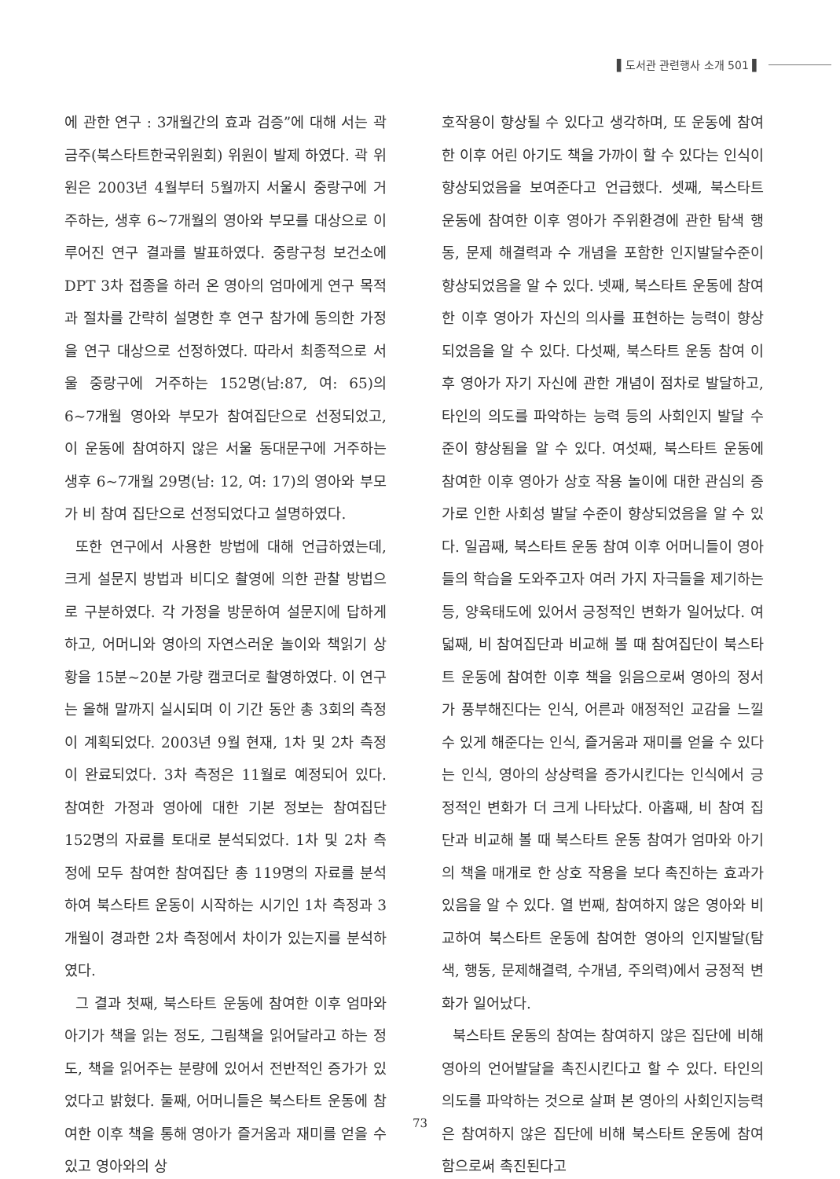▌도서관 관련행사 소개 501 ▌
에 관한 연구 : 3개월간의 효과 검증”에 대해 서는 곽금주(북스타트한국위원회) 위원이 발제 하였다. 곽 위원은 2003년 4월부터 5월까지 서울시 중랑구에 거주하는, 생후 6~7개월의 영아와 부모를 대상으로 이루어진 연구 결과를 발표하였다. 중랑구청 보건소에 DPT 3차 접종을 하러 온 영아의 엄마에게 연구 목적과 절차를 간략히 설명한 후 연구 참가에 동의한 가정을 연구 대상으로 선정하였다. 따라서 최종적으로 서울 중랑구에 거주하는 152명(남:87, 여: 65)의 6~7개월 영아와 부모가 참여집단으로 선정되었고, 이 운동에 참여하지 않은 서울 동대문구에 거주하는 생후 6~7개월 29명(남: 12, 여: 17)의 영아와 부모가 비 참여 집단으로 선정되었다고 설명하였다.
또한 연구에서 사용한 방법에 대해 언급하였는데, 크게 설문지 방법과 비디오 촬영에 의한 관찰 방법으로 구분하였다. 각 가정을 방문하여 설문지에 답하게 하고, 어머니와 영아의 자연스러운 놀이와 책읽기 상황을 15분~20분 가량 캠코더로 촬영하였다. 이 연구는 올해 말까지 실시되며 이 기간 동안 총 3회의 측정이 계획되었다. 2003년 9월 현재, 1차 및 2차 측정이 완료되었다. 3차 측정은 11월로 예정되어 있다. 참여한 가정과 영아에 대한 기본 정보는 참여집단 152명의 자료를 토대로 분석되었다. 1차 및 2차 측정에 모두 참여한 참여집단 총 119명의 자료를 분석하여 북스타트 운동이 시작하는 시기인 1차 측정과 3개월이 경과한 2차 측정에서 차이가 있는지를 분석하였다.
그 결과 첫째, 북스타트 운동에 참여한 이후 엄마와 아기가 책을 읽는 정도, 그림책을 읽어달라고 하는 정도, 책을 읽어주는 분량에 있어서 전반적인 증가가 있었다고 밝혔다. 둘째, 어머니들은 북스타트 운동에 참여한 이후 책을 통해 영아가 즐거움과 재미를 얻을 수 있고 영아와의 상
호작용이 향상될 수 있다고 생각하며, 또 운동에 참여한 이후 어린 아기도 책을 가까이 할 수 있다는 인식이 향상되었음을 보여준다고 언급했다. 셋째, 북스타트 운동에 참여한 이후 영아가 주위환경에 관한 탐색 행동, 문제 해결력과 수 개념을 포함한 인지발달수준이 향상되었음을 알 수 있다. 넷째, 북스타트 운동에 참여한 이후 영아가 자신의 의사를 표현하는 능력이 향상되었음을 알 수 있다. 다섯째, 북스타트 운동 참여 이후 영아가 자기 자신에 관한 개념이 점차로 발달하고, 타인의 의도를 파악하는 능력 등의 사회인지 발달 수준이 향상됨을 알 수 있다. 여섯째, 북스타트 운동에 참여한 이후 영아가 상호 작용 놀이에 대한 관심의 증가로 인한 사회성 발달 수준이 향상되었음을 알 수 있다. 일곱째, 북스타트 운동 참여 이후 어머니들이 영아들의 학습을 도와주고자 여러 가지 자극들을 제기하는 등, 양육태도에 있어서 긍정적인 변화가 일어났다. 여덟째, 비 참여집단과 비교해 볼 때 참여집단이 북스타트 운동에 참여한 이후 책을 읽음으로써 영아의 정서가 풍부해진다는 인식, 어른과 애정적인 교감을 느낄 수 있게 해준다는 인식, 즐거움과 재미를 얻을 수 있다는 인식, 영아의 상상력을 증가시킨다는 인식에서 긍정적인 변화가 더 크게 나타났다. 아홉째, 비 참여 집단과 비교해 볼 때 북스타트 운동 참여가 엄마와 아기의 책을 매개로 한 상호 작용을 보다 촉진하는 효과가 있음을 알 수 있다. 열 번째, 참여하지 않은 영아와 비교하여 북스타트 운동에 참여한 영아의 인지발달(탐색, 행동, 문제해결력, 수개념, 주의력)에서 긍정적 변화가 일어났다.
북스타트 운동의 참여는 참여하지 않은 집단에 비해 영아의 언어발달을 촉진시킨다고 할 수 있다. 타인의 의도를 파악하는 것으로 살펴 본 영아의 사회인지능력은 참여하지 않은 집단에 비해 북스타트 운동에 참여함으로써 촉진된다고
73